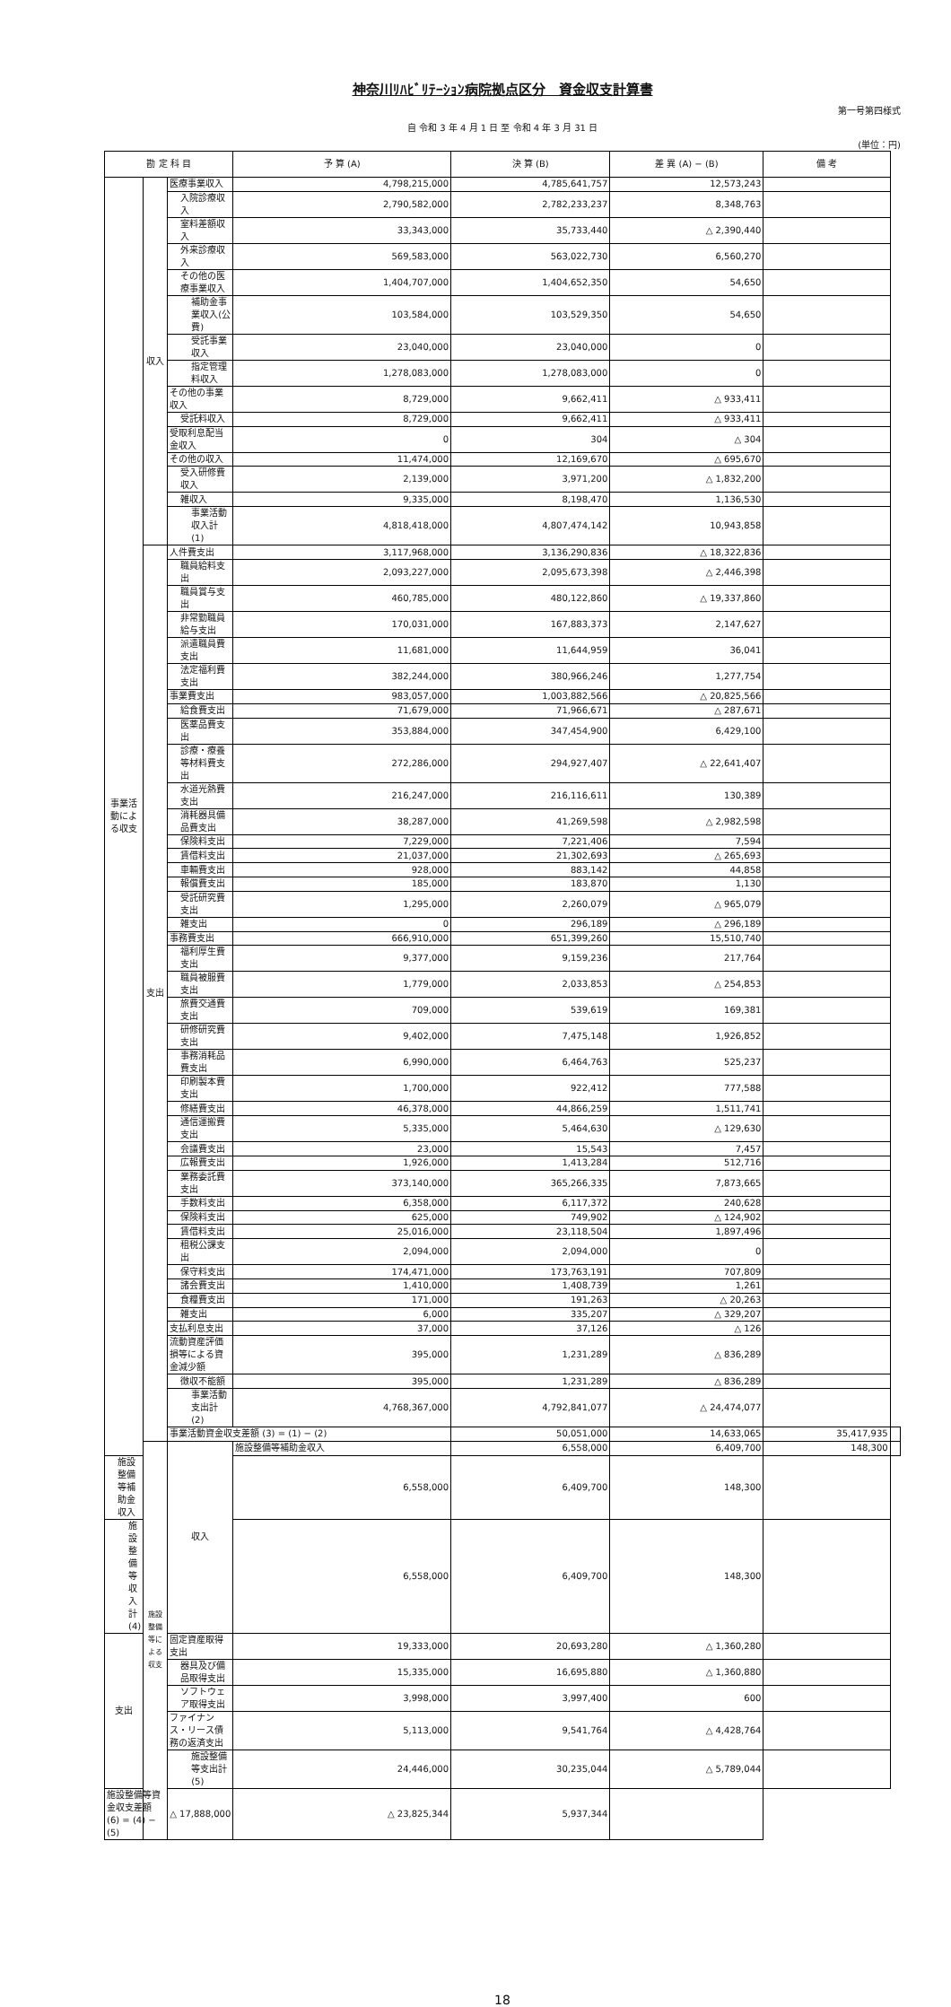神奈川ﾘﾊﾋﾞﾘﾃｰｼｮﾝ病院拠点区分　資金収支計算書
第一号第四様式
自 令和 3 年 4 月 1 日 至 令和 4 年 3 月 31 日
(単位：円)
| 勘 定 科 目 | | | 予 算 (A) | 決 算 (B) | 差 異 (A) − (B) | 備 考 | |
| --- | --- | --- | --- | --- | --- | --- | --- |
| 事業活動による収支 | 収入 | 医療事業収入 | 4,798,215,000 | 4,785,641,757 | 12,573,243 | | |
| | | 入院診療収入 | 2,790,582,000 | 2,782,233,237 | 8,348,763 | | |
| | | 室料差額収入 | 33,343,000 | 35,733,440 | △ 2,390,440 | | |
| | | 外来診療収入 | 569,583,000 | 563,022,730 | 6,560,270 | | |
| | | その他の医療事業収入 | 1,404,707,000 | 1,404,652,350 | 54,650 | | |
| | | 補助金事業収入(公費) | 103,584,000 | 103,529,350 | 54,650 | | |
| | | 受託事業収入 | 23,040,000 | 23,040,000 | 0 | | |
| | | 指定管理料収入 | 1,278,083,000 | 1,278,083,000 | 0 | | |
| | | その他の事業収入 | 8,729,000 | 9,662,411 | △ 933,411 | | |
| | | 受託料収入 | 8,729,000 | 9,662,411 | △ 933,411 | | |
| | | 受取利息配当金収入 | 0 | 304 | △ 304 | | |
| | | その他の収入 | 11,474,000 | 12,169,670 | △ 695,670 | | |
| | | 受入研修費収入 | 2,139,000 | 3,971,200 | △ 1,832,200 | | |
| | | 雑収入 | 9,335,000 | 8,198,470 | 1,136,530 | | |
| | | 事業活動収入計 (1) | 4,818,418,000 | 4,807,474,142 | 10,943,858 | | |
| | 支出 | 人件費支出 | 3,117,968,000 | 3,136,290,836 | △ 18,322,836 | | |
| | | 職員給料支出 | 2,093,227,000 | 2,095,673,398 | △ 2,446,398 | | |
| | | 職員賞与支出 | 460,785,000 | 480,122,860 | △ 19,337,860 | | |
| | | 非常勤職員給与支出 | 170,031,000 | 167,883,373 | 2,147,627 | | |
| | | 派遣職員費支出 | 11,681,000 | 11,644,959 | 36,041 | | |
| | | 法定福利費支出 | 382,244,000 | 380,966,246 | 1,277,754 | | |
| | | 事業費支出 | 983,057,000 | 1,003,882,566 | △ 20,825,566 | | |
| | | 給食費支出 | 71,679,000 | 71,966,671 | △ 287,671 | | |
| | | 医薬品費支出 | 353,884,000 | 347,454,900 | 6,429,100 | | |
| | | 診療・療養等材料費支出 | 272,286,000 | 294,927,407 | △ 22,641,407 | | |
| | | 水道光熱費支出 | 216,247,000 | 216,116,611 | 130,389 | | |
| | | 消耗器具備品費支出 | 38,287,000 | 41,269,598 | △ 2,982,598 | | |
| | | 保険料支出 | 7,229,000 | 7,221,406 | 7,594 | | |
| | | 賃借料支出 | 21,037,000 | 21,302,693 | △ 265,693 | | |
| | | 車輛費支出 | 928,000 | 883,142 | 44,858 | | |
| | | 報償費支出 | 185,000 | 183,870 | 1,130 | | |
| | | 受託研究費支出 | 1,295,000 | 2,260,079 | △ 965,079 | | |
| | | 雑支出 | 0 | 296,189 | △ 296,189 | | |
| | | 事務費支出 | 666,910,000 | 651,399,260 | 15,510,740 | | |
| | | 福利厚生費支出 | 9,377,000 | 9,159,236 | 217,764 | | |
| | | 職員被服費支出 | 1,779,000 | 2,033,853 | △ 254,853 | | |
| | | 旅費交通費支出 | 709,000 | 539,619 | 169,381 | | |
| | | 研修研究費支出 | 9,402,000 | 7,475,148 | 1,926,852 | | |
| | | 事務消耗品費支出 | 6,990,000 | 6,464,763 | 525,237 | | |
| | | 印刷製本費支出 | 1,700,000 | 922,412 | 777,588 | | |
| | | 修繕費支出 | 46,378,000 | 44,866,259 | 1,511,741 | | |
| | | 通信運搬費支出 | 5,335,000 | 5,464,630 | △ 129,630 | | |
| | | 会議費支出 | 23,000 | 15,543 | 7,457 | | |
| | | 広報費支出 | 1,926,000 | 1,413,284 | 512,716 | | |
| | | 業務委託費支出 | 373,140,000 | 365,266,335 | 7,873,665 | | |
| | | 手数料支出 | 6,358,000 | 6,117,372 | 240,628 | | |
| | | 保険料支出 | 625,000 | 749,902 | △ 124,902 | | |
| | | 賃借料支出 | 25,016,000 | 23,118,504 | 1,897,496 | | |
| | | 租税公課支出 | 2,094,000 | 2,094,000 | 0 | | |
| | | 保守料支出 | 174,471,000 | 173,763,191 | 707,809 | | |
| | | 諸会費支出 | 1,410,000 | 1,408,739 | 1,261 | | |
| | | 食糧費支出 | 171,000 | 191,263 | △ 20,263 | | |
| | | 雑支出 | 6,000 | 335,207 | △ 329,207 | | |
| | | 支払利息支出 | 37,000 | 37,126 | △ 126 | | |
| | | 流動資産評価損等による資金減少額 | 395,000 | 1,231,289 | △ 836,289 | | |
| | | 徴収不能額 | 395,000 | 1,231,289 | △ 836,289 | | |
| | | 事業活動支出計 (2) | 4,768,367,000 | 4,792,841,077 | △ 24,474,077 | | |
| | | 事業活動資金収支差額 (3) = (1) − (2) | | 50,051,000 | 14,633,065 | 35,417,935 | |
| | 施設整備等による収支 | 収入 | 施設整備等補助金収入 | 6,558,000 | 6,409,700 | 148,300 | |
| 施設整備等補助金収入 | | | 6,558,000 | 6,409,700 | 148,300 | | |
| 施設整備等収入計 (4) | | | 6,558,000 | 6,409,700 | 148,300 | | |
| 支出 | | 固定資産取得支出 | 19,333,000 | 20,693,280 | △ 1,360,280 | | |
| | | 器具及び備品取得支出 | 15,335,000 | 16,695,880 | △ 1,360,880 | | |
| | | ソフトウェア取得支出 | 3,998,000 | 3,997,400 | 600 | | |
| | | ファイナンス・リース債務の返済支出 | 5,113,000 | 9,541,764 | △ 4,428,764 | | |
| | | 施設整備等支出計 (5) | 24,446,000 | 30,235,044 | △ 5,789,044 | | |
| 施設整備等資金収支差額 (6) = (4) − (5) | | △ 17,888,000 | △ 23,825,344 | 5,937,344 | | | |
18